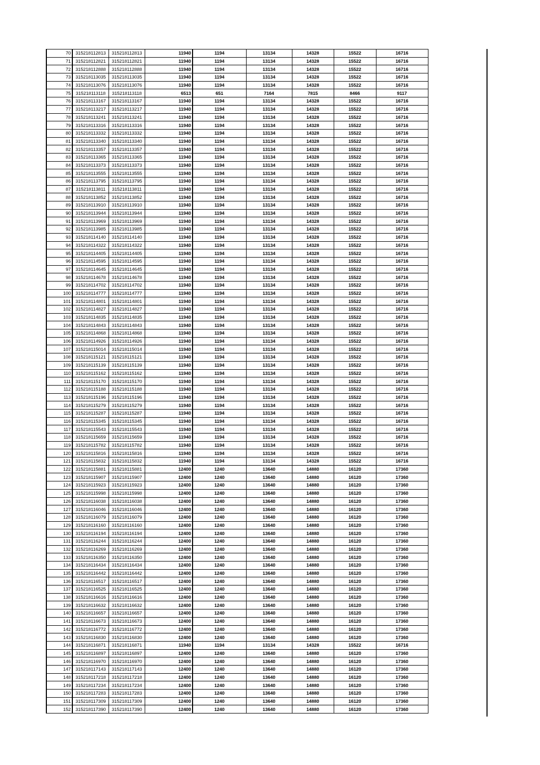| 70 | 315218112813 | 315218112813 | 11940 | 1194 | 13134 | 14328 | 15522 | 16716 |
| 71 | 315218112821 | 315218112821 | 11940 | 1194 | 13134 | 14328 | 15522 | 16716 |
| 72 | 315218112888 | 315218112888 | 11940 | 1194 | 13134 | 14328 | 15522 | 16716 |
| 73 | 315218113035 | 315218113035 | 11940 | 1194 | 13134 | 14328 | 15522 | 16716 |
| 74 | 315218113076 | 315218113076 | 11940 | 1194 | 13134 | 14328 | 15522 | 16716 |
| 75 | 315218113118 | 315218113118 | 6513 | 651 | 7164 | 7815 | 8466 | 9117 |
| 76 | 315218113167 | 315218113167 | 11940 | 1194 | 13134 | 14328 | 15522 | 16716 |
| 77 | 315218113217 | 315218113217 | 11940 | 1194 | 13134 | 14328 | 15522 | 16716 |
| 78 | 315218113241 | 315218113241 | 11940 | 1194 | 13134 | 14328 | 15522 | 16716 |
| 79 | 315218113316 | 315218113316 | 11940 | 1194 | 13134 | 14328 | 15522 | 16716 |
| 80 | 315218113332 | 315218113332 | 11940 | 1194 | 13134 | 14328 | 15522 | 16716 |
| 81 | 315218113340 | 315218113340 | 11940 | 1194 | 13134 | 14328 | 15522 | 16716 |
| 82 | 315218113357 | 315218113357 | 11940 | 1194 | 13134 | 14328 | 15522 | 16716 |
| 83 | 315218113365 | 315218113365 | 11940 | 1194 | 13134 | 14328 | 15522 | 16716 |
| 84 | 315218113373 | 315218113373 | 11940 | 1194 | 13134 | 14328 | 15522 | 16716 |
| 85 | 315218113555 | 315218113555 | 11940 | 1194 | 13134 | 14328 | 15522 | 16716 |
| 86 | 315218113795 | 315218113795 | 11940 | 1194 | 13134 | 14328 | 15522 | 16716 |
| 87 | 315218113811 | 315218113811 | 11940 | 1194 | 13134 | 14328 | 15522 | 16716 |
| 88 | 315218113852 | 315218113852 | 11940 | 1194 | 13134 | 14328 | 15522 | 16716 |
| 89 | 315218113910 | 315218113910 | 11940 | 1194 | 13134 | 14328 | 15522 | 16716 |
| 90 | 315218113944 | 315218113944 | 11940 | 1194 | 13134 | 14328 | 15522 | 16716 |
| 91 | 315218113969 | 315218113969 | 11940 | 1194 | 13134 | 14328 | 15522 | 16716 |
| 92 | 315218113985 | 315218113985 | 11940 | 1194 | 13134 | 14328 | 15522 | 16716 |
| 93 | 315218114140 | 315218114140 | 11940 | 1194 | 13134 | 14328 | 15522 | 16716 |
| 94 | 315218114322 | 315218114322 | 11940 | 1194 | 13134 | 14328 | 15522 | 16716 |
| 95 | 315218114405 | 315218114405 | 11940 | 1194 | 13134 | 14328 | 15522 | 16716 |
| 96 | 315218114595 | 315218114595 | 11940 | 1194 | 13134 | 14328 | 15522 | 16716 |
| 97 | 315218114645 | 315218114645 | 11940 | 1194 | 13134 | 14328 | 15522 | 16716 |
| 98 | 315218114678 | 315218114678 | 11940 | 1194 | 13134 | 14328 | 15522 | 16716 |
| 99 | 315218114702 | 315218114702 | 11940 | 1194 | 13134 | 14328 | 15522 | 16716 |
| 100 | 315218114777 | 315218114777 | 11940 | 1194 | 13134 | 14328 | 15522 | 16716 |
| 101 | 315218114801 | 315218114801 | 11940 | 1194 | 13134 | 14328 | 15522 | 16716 |
| 102 | 315218114827 | 315218114827 | 11940 | 1194 | 13134 | 14328 | 15522 | 16716 |
| 103 | 315218114835 | 315218114835 | 11940 | 1194 | 13134 | 14328 | 15522 | 16716 |
| 104 | 315218114843 | 315218114843 | 11940 | 1194 | 13134 | 14328 | 15522 | 16716 |
| 105 | 315218114868 | 315218114868 | 11940 | 1194 | 13134 | 14328 | 15522 | 16716 |
| 106 | 315218114926 | 315218114926 | 11940 | 1194 | 13134 | 14328 | 15522 | 16716 |
| 107 | 315218115014 | 315218115014 | 11940 | 1194 | 13134 | 14328 | 15522 | 16716 |
| 108 | 315218115121 | 315218115121 | 11940 | 1194 | 13134 | 14328 | 15522 | 16716 |
| 109 | 315218115139 | 315218115139 | 11940 | 1194 | 13134 | 14328 | 15522 | 16716 |
| 110 | 315218115162 | 315218115162 | 11940 | 1194 | 13134 | 14328 | 15522 | 16716 |
| 111 | 315218115170 | 315218115170 | 11940 | 1194 | 13134 | 14328 | 15522 | 16716 |
| 112 | 315218115188 | 315218115188 | 11940 | 1194 | 13134 | 14328 | 15522 | 16716 |
| 113 | 315218115196 | 315218115196 | 11940 | 1194 | 13134 | 14328 | 15522 | 16716 |
| 114 | 315218115279 | 315218115279 | 11940 | 1194 | 13134 | 14328 | 15522 | 16716 |
| 115 | 315218115287 | 315218115287 | 11940 | 1194 | 13134 | 14328 | 15522 | 16716 |
| 116 | 315218115345 | 315218115345 | 11940 | 1194 | 13134 | 14328 | 15522 | 16716 |
| 117 | 315218115543 | 315218115543 | 11940 | 1194 | 13134 | 14328 | 15522 | 16716 |
| 118 | 315218115659 | 315218115659 | 11940 | 1194 | 13134 | 14328 | 15522 | 16716 |
| 119 | 315218115782 | 315218115782 | 11940 | 1194 | 13134 | 14328 | 15522 | 16716 |
| 120 | 315218115816 | 315218115816 | 11940 | 1194 | 13134 | 14328 | 15522 | 16716 |
| 121 | 315218115832 | 315218115832 | 11940 | 1194 | 13134 | 14328 | 15522 | 16716 |
| 122 | 315218115881 | 315218115881 | 12400 | 1240 | 13640 | 14880 | 16120 | 17360 |
| 123 | 315218115907 | 315218115907 | 12400 | 1240 | 13640 | 14880 | 16120 | 17360 |
| 124 | 315218115923 | 315218115923 | 12400 | 1240 | 13640 | 14880 | 16120 | 17360 |
| 125 | 315218115998 | 315218115998 | 12400 | 1240 | 13640 | 14880 | 16120 | 17360 |
| 126 | 315218116038 | 315218116038 | 12400 | 1240 | 13640 | 14880 | 16120 | 17360 |
| 127 | 315218116046 | 315218116046 | 12400 | 1240 | 13640 | 14880 | 16120 | 17360 |
| 128 | 315218116079 | 315218116079 | 12400 | 1240 | 13640 | 14880 | 16120 | 17360 |
| 129 | 315218116160 | 315218116160 | 12400 | 1240 | 13640 | 14880 | 16120 | 17360 |
| 130 | 315218116194 | 315218116194 | 12400 | 1240 | 13640 | 14880 | 16120 | 17360 |
| 131 | 315218116244 | 315218116244 | 12400 | 1240 | 13640 | 14880 | 16120 | 17360 |
| 132 | 315218116269 | 315218116269 | 12400 | 1240 | 13640 | 14880 | 16120 | 17360 |
| 133 | 315218116350 | 315218116350 | 12400 | 1240 | 13640 | 14880 | 16120 | 17360 |
| 134 | 315218116434 | 315218116434 | 12400 | 1240 | 13640 | 14880 | 16120 | 17360 |
| 135 | 315218116442 | 315218116442 | 12400 | 1240 | 13640 | 14880 | 16120 | 17360 |
| 136 | 315218116517 | 315218116517 | 12400 | 1240 | 13640 | 14880 | 16120 | 17360 |
| 137 | 315218116525 | 315218116525 | 12400 | 1240 | 13640 | 14880 | 16120 | 17360 |
| 138 | 315218116616 | 315218116616 | 12400 | 1240 | 13640 | 14880 | 16120 | 17360 |
| 139 | 315218116632 | 315218116632 | 12400 | 1240 | 13640 | 14880 | 16120 | 17360 |
| 140 | 315218116657 | 315218116657 | 12400 | 1240 | 13640 | 14880 | 16120 | 17360 |
| 141 | 315218116673 | 315218116673 | 12400 | 1240 | 13640 | 14880 | 16120 | 17360 |
| 142 | 315218116772 | 315218116772 | 12400 | 1240 | 13640 | 14880 | 16120 | 17360 |
| 143 | 315218116830 | 315218116830 | 12400 | 1240 | 13640 | 14880 | 16120 | 17360 |
| 144 | 315218116871 | 315218116871 | 11940 | 1194 | 13134 | 14328 | 15522 | 16716 |
| 145 | 315218116897 | 315218116897 | 12400 | 1240 | 13640 | 14880 | 16120 | 17360 |
| 146 | 315218116970 | 315218116970 | 12400 | 1240 | 13640 | 14880 | 16120 | 17360 |
| 147 | 315218117143 | 315218117143 | 12400 | 1240 | 13640 | 14880 | 16120 | 17360 |
| 148 | 315218117218 | 315218117218 | 12400 | 1240 | 13640 | 14880 | 16120 | 17360 |
| 149 | 315218117234 | 315218117234 | 12400 | 1240 | 13640 | 14880 | 16120 | 17360 |
| 150 | 315218117283 | 315218117283 | 12400 | 1240 | 13640 | 14880 | 16120 | 17360 |
| 151 | 315218117309 | 315218117309 | 12400 | 1240 | 13640 | 14880 | 16120 | 17360 |
| 152 | 315218117390 | 315218117390 | 12400 | 1240 | 13640 | 14880 | 16120 | 17360 |